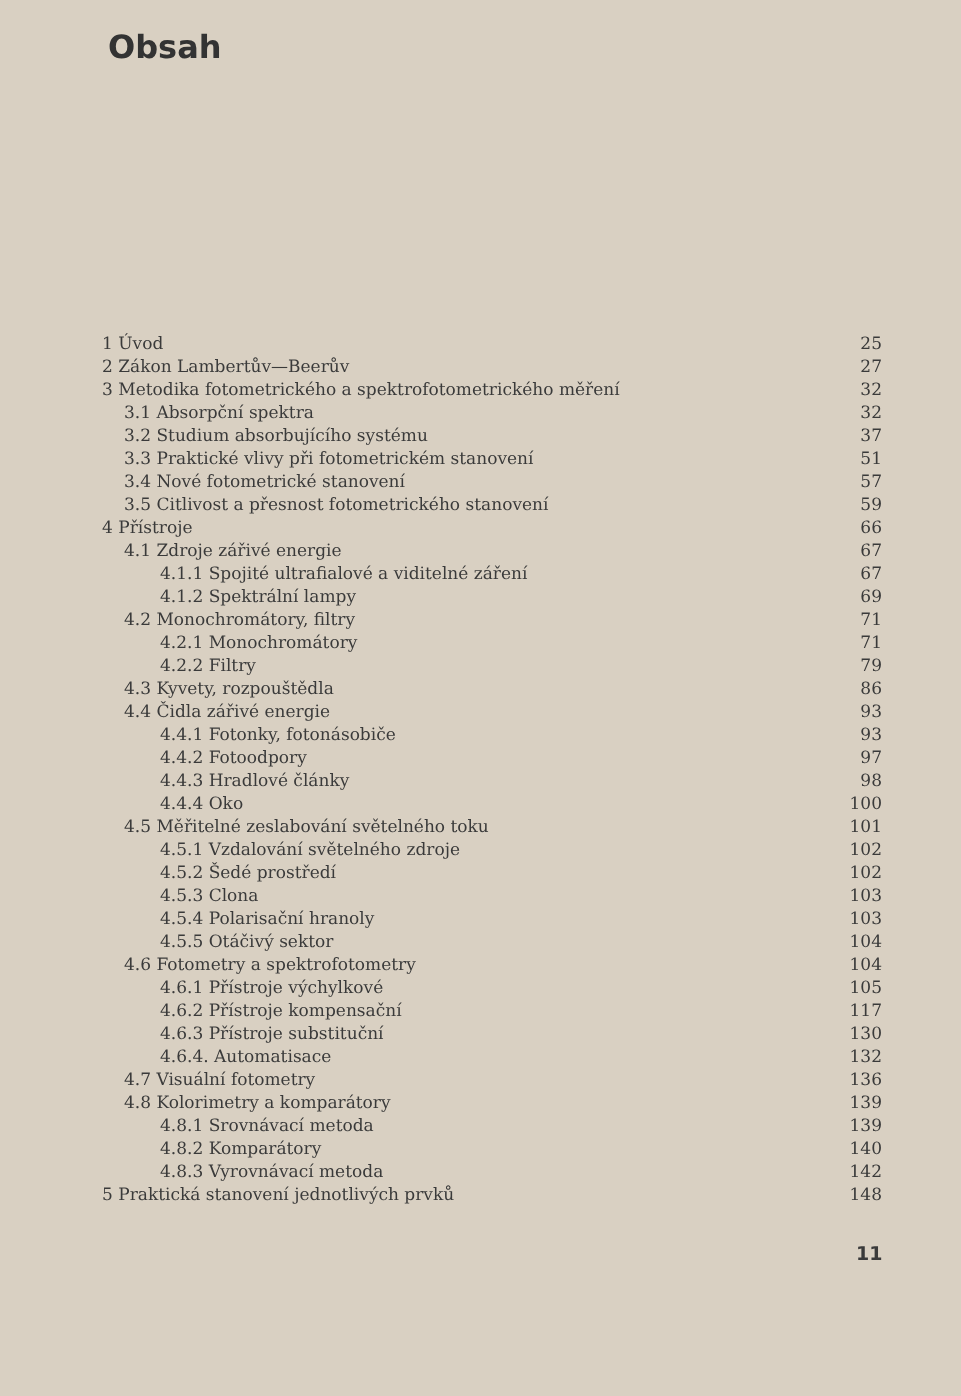Obsah
| 1 Úvod | 25 |
| 2 Zákon Lambertův—Beerův | 27 |
| 3 Metodika fotometrického a spektrofotometrického měření | 32 |
| 3.1 Absorpční spektra | 32 |
| 3.2 Studium absorbujícího systému | 37 |
| 3.3 Praktické vlivy při fotometrickém stanovení | 51 |
| 3.4 Nové fotometrické stanovení | 57 |
| 3.5 Citlivost a přesnost fotometrického stanovení | 59 |
| 4 Přístroje | 66 |
| 4.1 Zdroje zářivé energie | 67 |
| 4.1.1 Spojité ultrafialové a viditelné záření | 67 |
| 4.1.2 Spektrální lampy | 69 |
| 4.2 Monochromátory, filtry | 71 |
| 4.2.1 Monochromátory | 71 |
| 4.2.2 Filtry | 79 |
| 4.3 Kyvety, rozpouštědla | 86 |
| 4.4 Čidla zářivé energie | 93 |
| 4.4.1 Fotonky, fotonásobiče | 93 |
| 4.4.2 Fotoodpory | 97 |
| 4.4.3 Hradlové články | 98 |
| 4.4.4 Oko | 100 |
| 4.5 Měřitelné zeslabování světelného toku | 101 |
| 4.5.1 Vzdalování světelného zdroje | 102 |
| 4.5.2 Šedé prostředí | 102 |
| 4.5.3 Clona | 103 |
| 4.5.4 Polarisační hranoly | 103 |
| 4.5.5 Otáčivý sektor | 104 |
| 4.6 Fotometry a spektrofotometry | 104 |
| 4.6.1 Přístroje výchylkové | 105 |
| 4.6.2 Přístroje kompensační | 117 |
| 4.6.3 Přístroje substituční | 130 |
| 4.6.4. Automatisace | 132 |
| 4.7 Visuální fotometry | 136 |
| 4.8 Kolorimetry a komparátory | 139 |
| 4.8.1 Srovnávací metoda | 139 |
| 4.8.2 Komparátory | 140 |
| 4.8.3 Vyrovnávací metoda | 142 |
| 5 Praktická stanovení jednotlivých prvků | 148 |
11